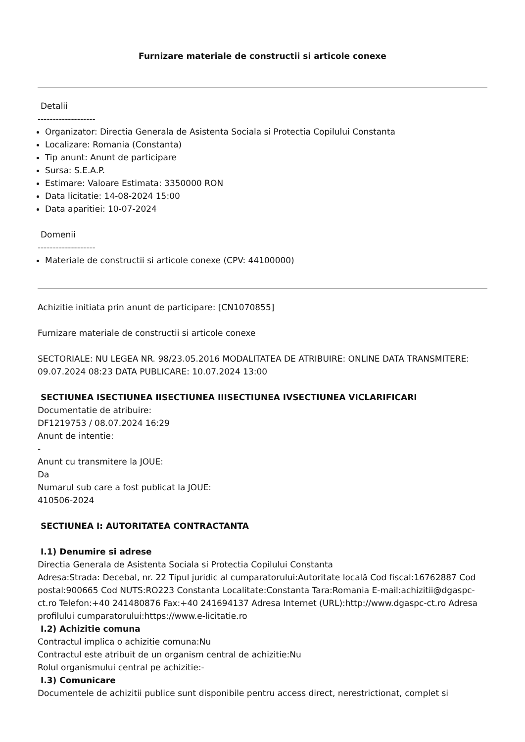Furnizare materiale de constructii si articole conexe
Detalii
-------------------
Organizator: Directia Generala de Asistenta Sociala si Protectia Copilului Constanta
Localizare: Romania (Constanta)
Tip anunt: Anunt de participare
Sursa: S.E.A.P.
Estimare: Valoare Estimata: 3350000 RON
Data licitatie: 14-08-2024 15:00
Data aparitiei: 10-07-2024
Domenii
-------------------
Materiale de constructii si articole conexe (CPV: 44100000)
Achizitie initiata prin anunt de participare: [CN1070855]
Furnizare materiale de constructii si articole conexe
SECTORIALE: NU LEGEA NR. 98/23.05.2016 MODALITATEA DE ATRIBUIRE: ONLINE DATA TRANSMITERE: 09.07.2024 08:23 DATA PUBLICARE: 10.07.2024 13:00
SECTIUNEA ISECTIUNEA IISECTIUNEA IIISECTIUNEA IVSECTIUNEA VICLARIFICARI
Documentatie de atribuire:
DF1219753 / 08.07.2024 16:29
Anunt de intentie:
-
Anunt cu transmitere la JOUE:
Da
Numarul sub care a fost publicat la JOUE:
410506-2024
SECTIUNEA I: AUTORITATEA CONTRACTANTA
I.1) Denumire si adrese
Directia Generala de Asistenta Sociala si Protectia Copilului Constanta
Adresa:Strada: Decebal, nr. 22 Tipul juridic al cumparatorului:Autoritate locală Cod fiscal:16762887 Cod postal:900665 Cod NUTS:RO223 Constanta Localitate:Constanta Tara:Romania E-mail:achizitii@dgaspc-ct.ro Telefon:+40 241480876 Fax:+40 241694137 Adresa Internet (URL):http://www.dgaspc-ct.ro Adresa profilului cumparatorului:https://www.e-licitatie.ro
I.2) Achizitie comuna
Contractul implica o achizitie comuna:Nu
Contractul este atribuit de un organism central de achizitie:Nu
Rolul organismului central pe achizitie:-
I.3) Comunicare
Documentele de achizitii publice sunt disponibile pentru access direct, nerestrictionat, complet si